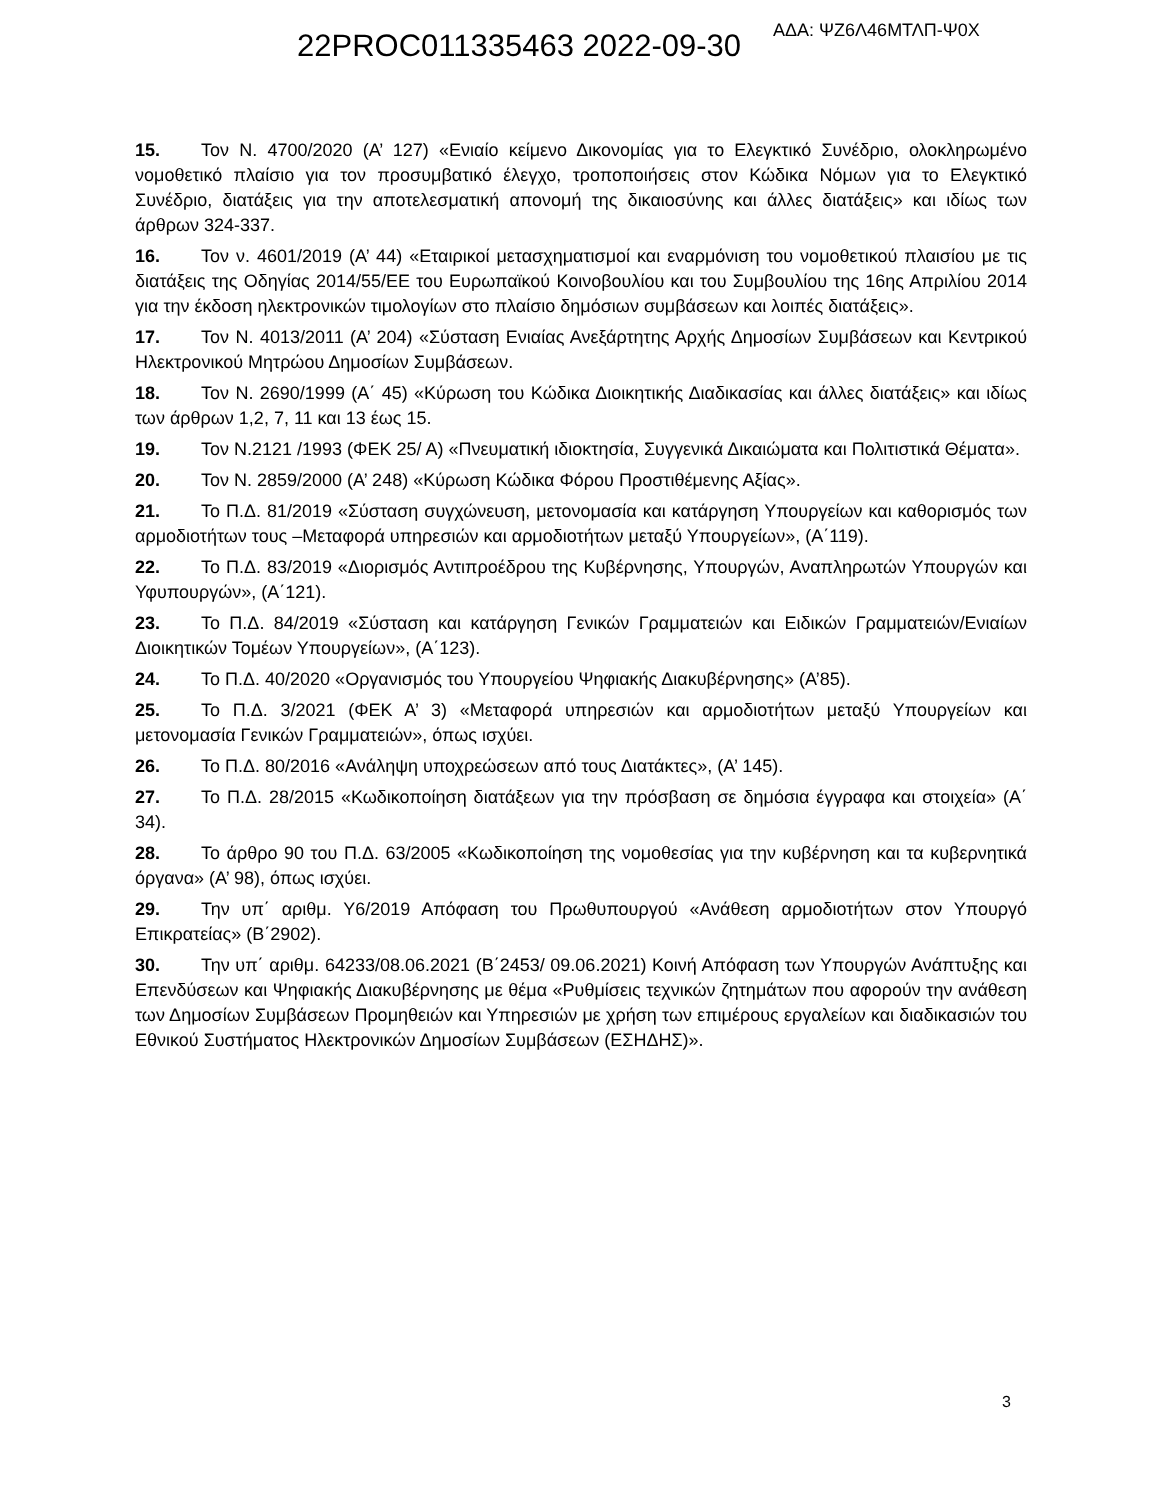22PROC011335463 2022-09-30 ΑΔΑ: ΨΖ6Λ46ΜΤΛΠ-Ψ0Χ
15. Τον Ν. 4700/2020 (Α’ 127) «Ενιαίο κείμενο Δικονομίας για το Ελεγκτικό Συνέδριο, ολοκληρωμένο νομοθετικό πλαίσιο για τον προσυμβατικό έλεγχο, τροποποιήσεις στον Κώδικα Νόμων για το Ελεγκτικό Συνέδριο, διατάξεις για την αποτελεσματική απονομή της δικαιοσύνης και άλλες διατάξεις» και ιδίως των άρθρων 324-337.
16. Τον ν. 4601/2019 (Α’ 44) «Εταιρικοί μετασχηματισμοί και εναρμόνιση του νομοθετικού πλαισίου με τις διατάξεις της Οδηγίας 2014/55/ΕΕ του Ευρωπαϊκού Κοινοβουλίου και του Συμβουλίου της 16ης Απριλίου 2014 για την έκδοση ηλεκτρονικών τιμολογίων στο πλαίσιο δημόσιων συμβάσεων και λοιπές διατάξεις».
17. Τον Ν. 4013/2011 (Α’ 204) «Σύσταση Ενιαίας Ανεξάρτητης Αρχής Δημοσίων Συμβάσεων και Κεντρικού Ηλεκτρονικού Μητρώου Δημοσίων Συμβάσεων.
18. Τον Ν. 2690/1999 (Α΄ 45) «Κύρωση του Κώδικα Διοικητικής Διαδικασίας και άλλες διατάξεις» και ιδίως των άρθρων 1,2, 7, 11 και 13 έως 15.
19. Τον Ν.2121 /1993 (ΦΕΚ 25/ Α) «Πνευματική ιδιοκτησία, Συγγενικά Δικαιώματα και Πολιτιστικά Θέματα».
20. Τον Ν. 2859/2000 (Α’ 248) «Κύρωση Κώδικα Φόρου Προστιθέμενης Αξίας».
21. Το Π.Δ. 81/2019 «Σύσταση συγχώνευση, μετονομασία και κατάργηση Υπουργείων και καθορισμός των αρμοδιοτήτων τους –Μεταφορά υπηρεσιών και αρμοδιοτήτων μεταξύ Υπουργείων», (Α΄119).
22. Το Π.Δ. 83/2019 «Διορισμός Αντιπροέδρου της Κυβέρνησης, Υπουργών, Αναπληρωτών Υπουργών και Υφυπουργών», (Α΄121).
23. Το Π.Δ. 84/2019 «Σύσταση και κατάργηση Γενικών Γραμματειών και Ειδικών Γραμματειών/Ενιαίων Διοικητικών Τομέων Υπουργείων», (Α΄123).
24. Το Π.Δ. 40/2020 «Οργανισμός του Υπουργείου Ψηφιακής Διακυβέρνησης» (Α’85).
25. Το Π.Δ. 3/2021 (ΦΕΚ Α’ 3) «Μεταφορά υπηρεσιών και αρμοδιοτήτων μεταξύ Υπουργείων και μετονομασία Γενικών Γραμματειών», όπως ισχύει.
26. Το Π.Δ. 80/2016 «Ανάληψη υποχρεώσεων από τους Διατάκτες», (Α’ 145).
27. Το Π.Δ. 28/2015 «Κωδικοποίηση διατάξεων για την πρόσβαση σε δημόσια έγγραφα και στοιχεία» (Α΄ 34).
28. Το άρθρο 90 του Π.Δ. 63/2005 «Κωδικοποίηση της νομοθεσίας για την κυβέρνηση και τα κυβερνητικά όργανα» (Α’ 98), όπως ισχύει.
29. Την υπ΄ αριθμ. Υ6/2019 Απόφαση του Πρωθυπουργού «Ανάθεση αρμοδιοτήτων στον Υπουργό Επικρατείας» (Β΄2902).
30. Την υπ΄ αριθμ. 64233/08.06.2021 (Β΄2453/ 09.06.2021) Κοινή Απόφαση των Υπουργών Ανάπτυξης και Επενδύσεων και Ψηφιακής Διακυβέρνησης με θέμα «Ρυθμίσεις τεχνικών ζητημάτων που αφορούν την ανάθεση των Δημοσίων Συμβάσεων Προμηθειών και Υπηρεσιών με χρήση των επιμέρους εργαλείων και διαδικασιών του Εθνικού Συστήματος Ηλεκτρονικών Δημοσίων Συμβάσεων (ΕΣΗΔΗΣ)».
3